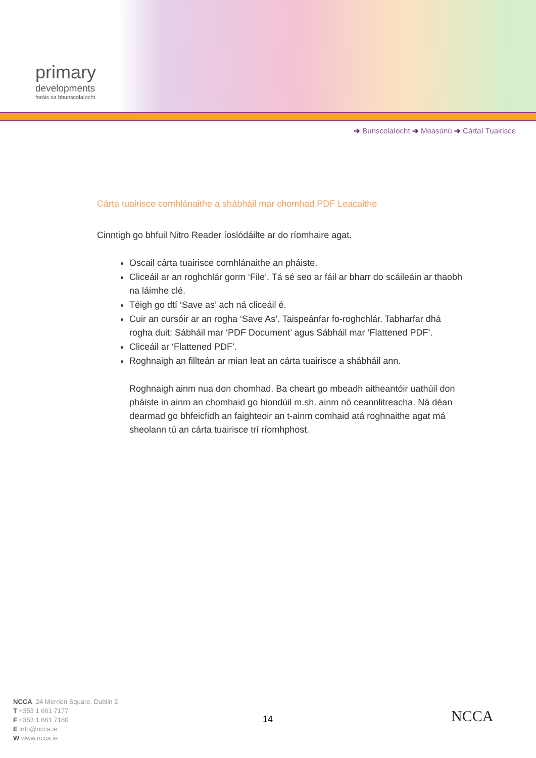primary
developments
foráis sa bhunscolaíocht
➔ Bunscolaíocht ➔ Measúnú ➔ Cártaí Tuairisce
Cárta tuairisce comhlánaithe a shábháil mar chomhad PDF Leacaithe
Cinntigh go bhfuil Nitro Reader íoslódáilte ar do ríomhaire agat.
Oscail cárta tuairisce comhlánaithe an pháiste.
Cliceáil ar an roghchlár gorm ‘File’. Tá sé seo ar fáil ar bharr do scáileáin ar thaobh na láimhe clé.
Téigh go dtí ‘Save as’ ach ná cliceáil é.
Cuir an cursóir ar an rogha ‘Save As’. Taispeánfar fo-roghchlár. Tabharfar dhá rogha duit: Sábháil mar ‘PDF Document’ agus Sábháil mar ‘Flattened PDF’.
Cliceáil ar ‘Flattened PDF’.
Roghnaigh an fillteán ar mian leat an cárta tuairisce a shábháil ann.
Roghnaigh ainm nua don chomhad. Ba cheart go mbeadh aitheantóir uathúil don pháiste in ainm an chomhaid go hiondúil m.sh. ainm nó ceannlitreacha. Ná déan dearmad go bhfeicfidh an faighteoir an t-ainm comhaid atá roghnaithe agat má sheolann tú an cárta tuairisce trí ríomhphost.
NCCA, 24 Merrion Square, Dublin 2
T +353 1 661 7177
F +353 1 661 7180
E info@ncca.ie
W www.ncca.ie
14 NCCA